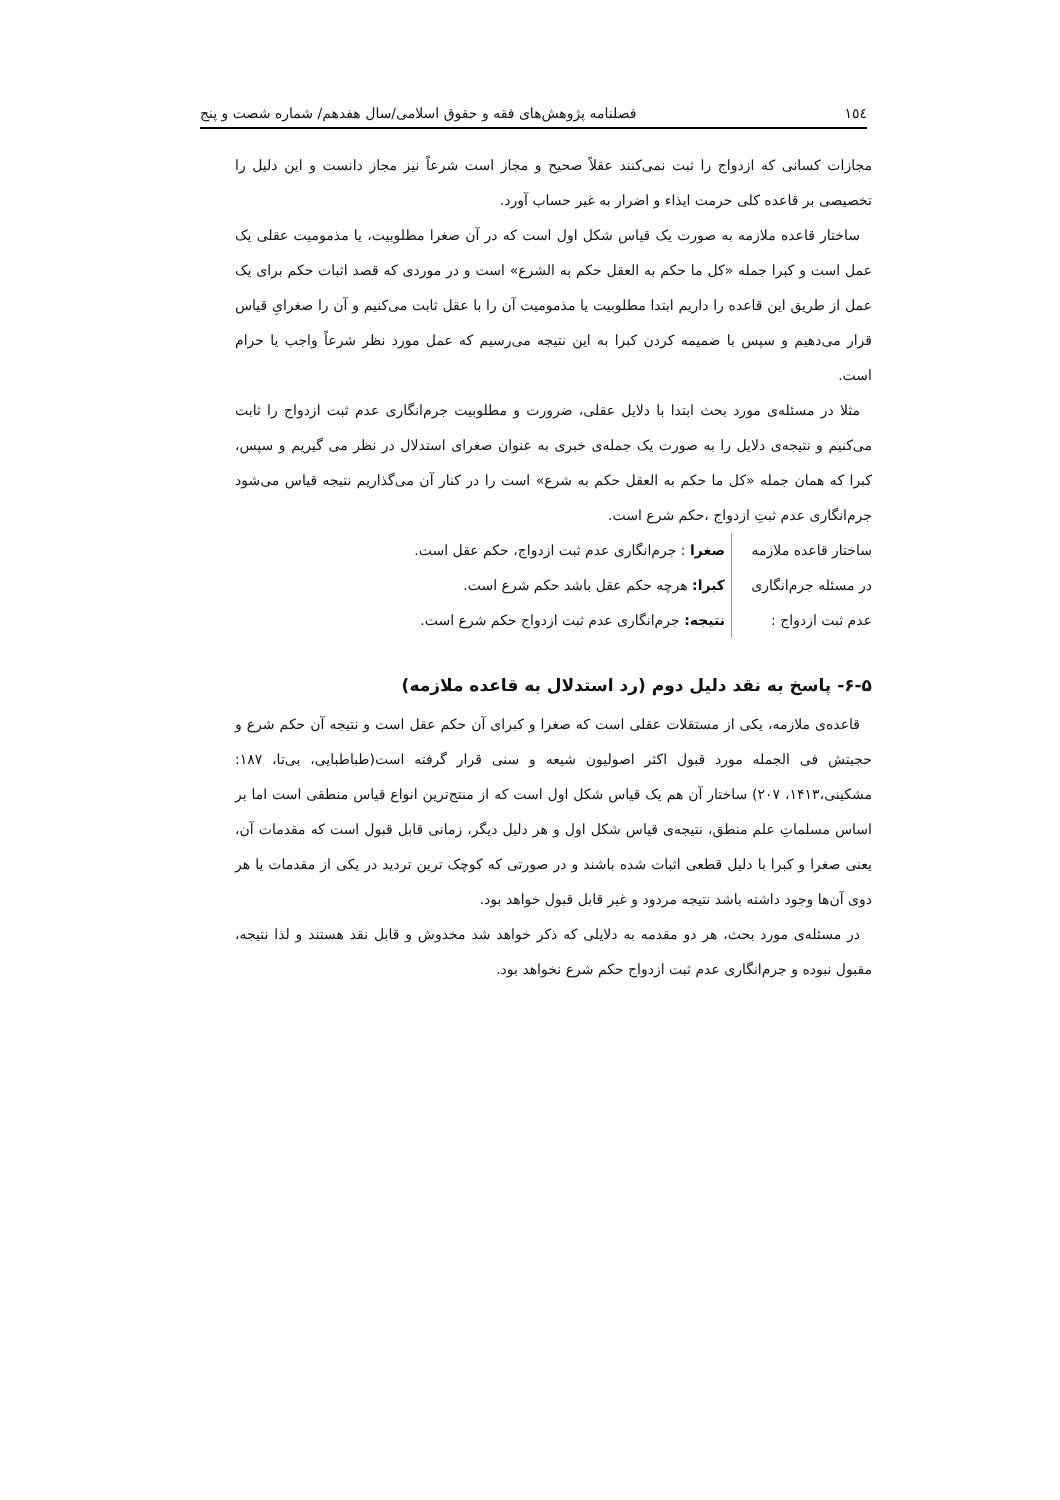۱٥٤ فصلنامه پژوهش‌های فقه و حقوق اسلامی/سال هفدهم/ شماره شصت و پنج
مجازات کسانی که ازدواج را ثبت نمی‌کنند عقلاً صحیح و مجاز است شرعاً نیز مجاز دانست و این دلیل را تخصیصی بر قاعده کلی حرمت ایذاء و اضرار به غیر حساب آورد.
ساختار قاعده ملازمه به صورت یک قیاس شکل اول است که در آن صغرا مطلوبیت، یا مذمومیت عقلی یک عمل است و کبرا جمله «کل ما حکم به العقل حکم به الشرع» است و در موردی که قصد اثبات حکم برای یک عمل از طریق این قاعده را داریم ابتدا مطلوبیت یا مذمومیت آن را با عقل ثابت می‌کنیم و آن را صغرایِ قیاس قرار می‌دهیم و سپس با ضمیمه کردن کبرا به این نتیجه می‌رسیم که عمل مورد نظر شرعاً واجب یا حرام است.
مثلا در مسئله‌ی مورد بحث ابتدا با دلایل عقلی، ضرورت و مطلوبیت جرم‌انگاری عدم ثبت ازدواج را ثابت می‌کنیم و نتیجه‌ی دلایل را به صورت یک جمله‌ی خبری به عنوان صغرای استدلال در نظر می گیریم و سپس، کبرا که همان جمله «کل ما حکم به العقل حکم به شرع» است را در کنار آن می‌گذاریم نتیجه قیاس می‌شود جرم‌انگاری عدم ثبتِ ازدواج ،حکم شرع است.
ساختار قاعده ملازمه صغرا : جرم‌انگاری عدم ثبت ازدواج، حکم عقل است.
در مسئله جرم‌انگاری کبرا: هرچه حکم عقل باشد حکم شرع است.
عدم ثبت ازدواج : نتیجه: جرم‌انگاری عدم ثبت ازدواج حکم شرع است.
۶-۵- پاسخ به نقد دلیل دوم (رد استدلال به قاعده ملازمه)
قاعده‌ی ملازمه، یکی از مستقلات عقلی است که صغرا و کبرای آن حکم عقل است و نتیجه آن حکم شرع و حجیتش فی الجمله مورد قبول اکثر اصولیون شیعه و سنی قرار گرفته است(طباطبایی، بی‌تا، ۱۸۷: مشکینی،۱۴۱۳، ۲۰۷) ساختار آن هم یک قیاس شکل اول است که از منتج‌ترین انواع قیاس منطقی است اما بر اساس مسلماتِ علم منطق، نتیجه‌ی قیاس شکل اول و هر دلیل دیگر، زمانی قابل قبول است که مقدمات آن، یعنی صغرا و کبرا با دلیل قطعی اثبات شده باشند و در صورتی که کوچک ترین تردید در یکی از مقدمات یا هر دوی آن‌ها وجود داشته باشد نتیجه مردود و غیر قابل قبول خواهد بود.
در مسئله‌ی مورد بحث، هر دو مقدمه به دلایلی که ذکر خواهد شد مخدوش و قابل نقد هستند و لذا نتیجه، مقبول نبوده و جرم‌انگاری عدم ثبت ازدواج حکم شرع نخواهد بود.